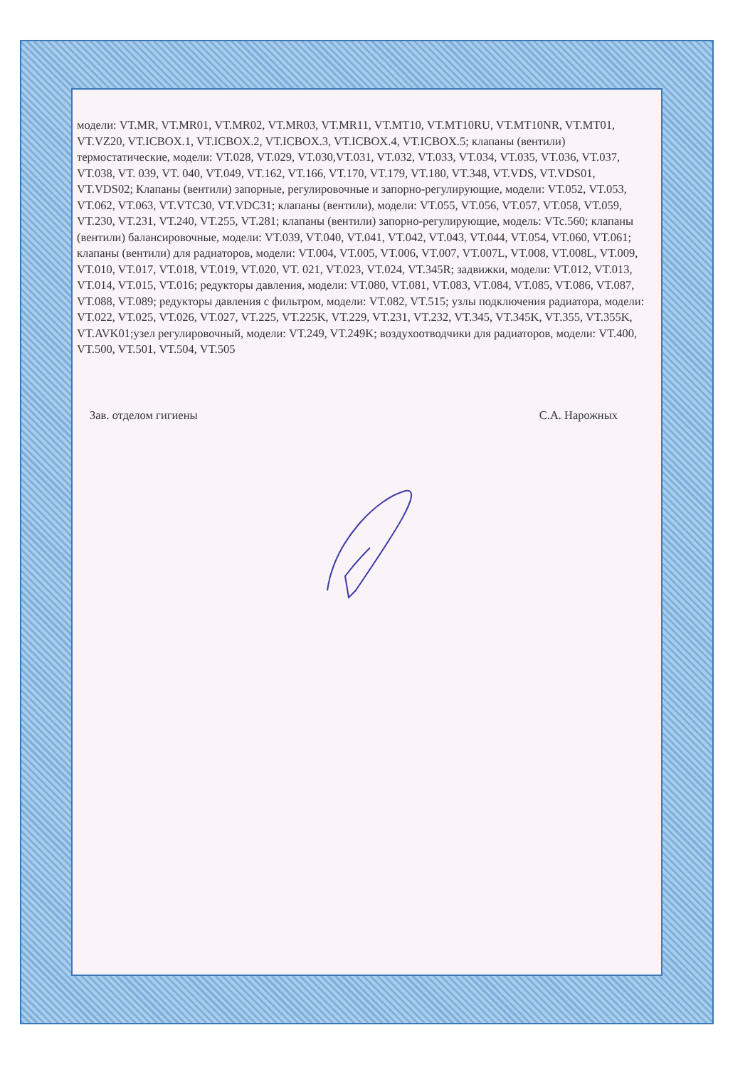модели: VT.MR, VT.MR01, VT.MR02, VT.MR03, VT.MR11, VT.MT10, VT.MT10RU, VT.MT10NR, VT.MT01, VT.VZ20, VT.ICBOX.1, VT.ICBOX.2, VT.ICBOX.3, VT.ICBOX.4, VT.ICBOX.5; клапаны (вентили) термостатические, модели: VT.028, VT.029, VT.030,VT.031, VT.032, VT.033, VT.034, VT.035, VT.036, VT.037, VT.038, VT. 039, VT. 040, VT.049, VT.162, VT.166, VT.170, VT.179, VT.180, VT.348, VT.VDS, VT.VDS01, VT.VDS02; Клапаны (вентили) запорные, регулировочные и запорно-регулирующие, модели: VT.052, VT.053, VT.062, VT.063, VT.VTC30, VT.VDC31; клапаны (вентили), модели: VT.055, VT.056, VT.057, VT.058, VT.059, VT.230, VT.231, VT.240, VT.255, VT.281; клапаны (вентили) запорно-регулирующие, модель: VTc.560; клапаны (вентили) балансировочные, модели: VT.039, VT.040, VT.041, VT.042, VT.043, VT.044, VT.054, VT.060, VT.061; клапаны (вентили) для радиаторов, модели: VT.004, VT.005, VT.006, VT.007, VT.007L, VT.008, VT.008L, VT.009, VT.010, VT.017, VT.018, VT.019, VT.020, VT. 021, VT.023, VT.024, VT.345R; задвижки, модели: VT.012, VT.013, VT.014, VT.015, VT.016; редукторы давления, модели: VT.080, VT.081, VT.083, VT.084, VT.085, VT.086, VT.087, VT.088, VT.089; редукторы давления с фильтром, модели: VT.082, VT.515; узлы подключения радиатора, модели: VT.022, VT.025, VT.026, VT.027, VT.225, VT.225K, VT.229, VT.231, VT.232, VT.345, VT.345K, VT.355, VT.355K, VT.AVK01;узел регулировочный, модели: VT.249, VT.249K; воздухоотводчики для радиаторов, модели: VT.400, VT.500, VT.501, VT.504, VT.505
Зав. отделом гигиены С.А. Нарожных